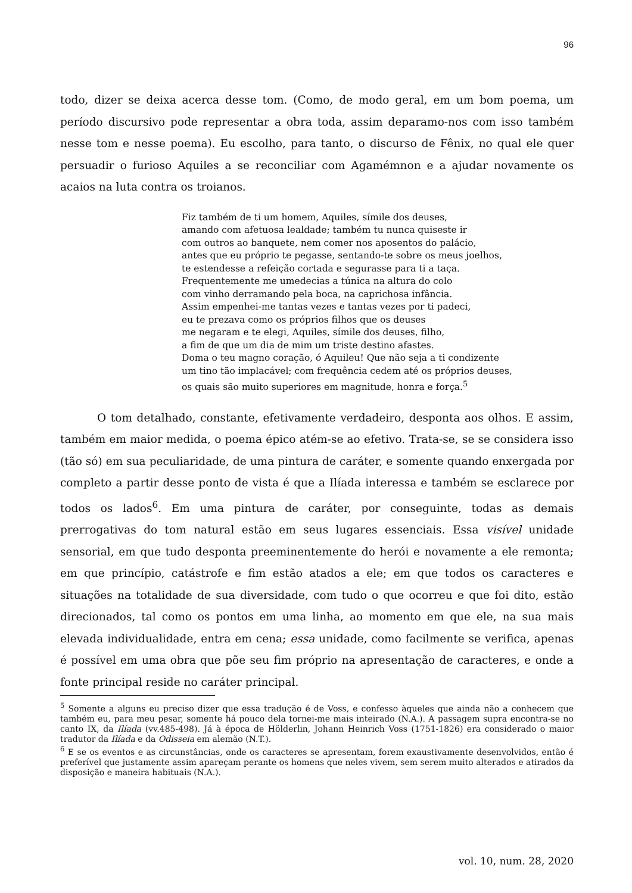96
todo, dizer se deixa acerca desse tom. (Como, de modo geral, em um bom poema, um período discursivo pode representar a obra toda, assim deparamo-nos com isso também nesse tom e nesse poema). Eu escolho, para tanto, o discurso de Fênix, no qual ele quer persuadir o furioso Aquiles a se reconciliar com Agamémnon e a ajudar novamente os acaios na luta contra os troianos.
Fiz também de ti um homem, Aquiles, símile dos deuses,
amando com afetuosa lealdade; também tu nunca quiseste ir
com outros ao banquete, nem comer nos aposentos do palácio,
antes que eu próprio te pegasse, sentando-te sobre os meus joelhos,
te estendesse a refeição cortada e segurasse para ti a taça.
Frequentemente me umedecias a túnica na altura do colo
com vinho derramando pela boca, na caprichosa infância.
Assim empenhei-me tantas vezes e tantas vezes por ti padeci,
eu te prezava como os próprios filhos que os deuses
me negaram e te elegi, Aquiles, símile dos deuses, filho,
a fim de que um dia de mim um triste destino afastes.
Doma o teu magno coração, ó Aquileu! Que não seja a ti condizente
um tino tão implacável; com frequência cedem até os próprios deuses,
os quais são muito superiores em magnitude, honra e força.<sup>5</sup>
O tom detalhado, constante, efetivamente verdadeiro, desponta aos olhos. E assim, também em maior medida, o poema épico atém-se ao efetivo. Trata-se, se se considera isso (tão só) em sua peculiaridade, de uma pintura de caráter, e somente quando enxergada por completo a partir desse ponto de vista é que a Ilíada interessa e também se esclarece por todos os lados<sup>6</sup>. Em uma pintura de caráter, por conseguinte, todas as demais prerrogativas do tom natural estão em seus lugares essenciais. Essa visível unidade sensorial, em que tudo desponta preeminentemente do herói e novamente a ele remonta; em que princípio, catástrofe e fim estão atados a ele; em que todos os caracteres e situações na totalidade de sua diversidade, com tudo o que ocorreu e que foi dito, estão direcionados, tal como os pontos em uma linha, ao momento em que ele, na sua mais elevada individualidade, entra em cena; essa unidade, como facilmente se verifica, apenas é possível em uma obra que põe seu fim próprio na apresentação de caracteres, e onde a fonte principal reside no caráter principal.
<sup>5</sup> Somente a alguns eu preciso dizer que essa tradução é de Voss, e confesso àqueles que ainda não a conhecem que também eu, para meu pesar, somente há pouco dela tornei-me mais inteirado (N.A.). A passagem supra encontra-se no canto IX, da Ilíada (vv.485-498). Já à época de Hölderlin, Johann Heinrich Voss (1751-1826) era considerado o maior tradutor da Ilíada e da Odisseia em alemão (N.T.).
<sup>6</sup> E se os eventos e as circunstâncias, onde os caracteres se apresentam, forem exaustivamente desenvolvidos, então é preferível que justamente assim apareçam perante os homens que neles vivem, sem serem muito alterados e atirados da disposição e maneira habituais (N.A.).
vol. 10, num. 28, 2020